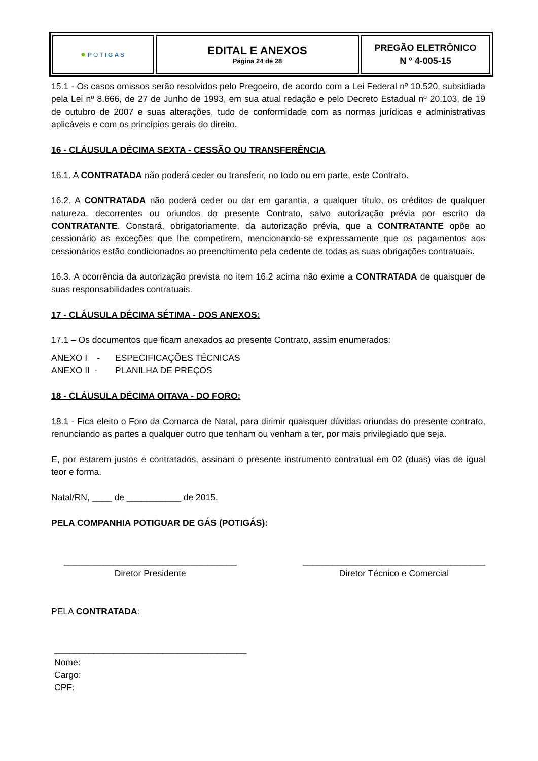| ● POTI GAS | EDITAL E ANEXOS Página 24 de 28 | PREGÃO ELETRÔNICO N º 4-005-15 |
15.1 - Os casos omissos serão resolvidos pelo Pregoeiro, de acordo com a Lei Federal nº 10.520, subsidiada pela Lei nº 8.666, de 27 de Junho de 1993, em sua atual redação e pelo Decreto Estadual nº 20.103, de 19 de outubro de 2007 e suas alterações, tudo de conformidade com as normas jurídicas e administrativas aplicáveis e com os princípios gerais do direito.
16 - CLÁUSULA DÉCIMA SEXTA - CESSÃO OU TRANSFERÊNCIA
16.1. A CONTRATADA não poderá ceder ou transferir, no todo ou em parte, este Contrato.
16.2. A CONTRATADA não poderá ceder ou dar em garantia, a qualquer título, os créditos de qualquer natureza, decorrentes ou oriundos do presente Contrato, salvo autorização prévia por escrito da CONTRATANTE. Constará, obrigatoriamente, da autorização prévia, que a CONTRATANTE opõe ao cessionário as exceções que lhe competirem, mencionando-se expressamente que os pagamentos aos cessionários estão condicionados ao preenchimento pela cedente de todas as suas obrigações contratuais.
16.3. A ocorrência da autorização prevista no item 16.2 acima não exime a CONTRATADA de quaisquer de suas responsabilidades contratuais.
17 - CLÁUSULA DÉCIMA SÉTIMA - DOS ANEXOS:
17.1 – Os documentos que ficam anexados ao presente Contrato, assim enumerados:
| ANEXO I - | ESPECIFICAÇÕES TÉCNICAS |
| ANEXO II - | PLANILHA DE PREÇOS |
18 - CLÁUSULA DÉCIMA OITAVA - DO FORO:
18.1 - Fica eleito o Foro da Comarca de Natal, para dirimir quaisquer dúvidas oriundas do presente contrato, renunciando as partes a qualquer outro que tenham ou venham a ter, por mais privilegiado que seja.
E, por estarem justos e contratados, assinam o presente instrumento contratual em 02 (duas) vias de igual teor e forma.
Natal/RN, ____ de ___________ de 2015.
PELA COMPANHIA POTIGUAR DE GÁS (POTIGÁS):
___________________________________
Diretor Presidente
_____________________________________
Diretor Técnico e Comercial
PELA CONTRATADA:
_______________________________________
Nome:
Cargo:
CPF: